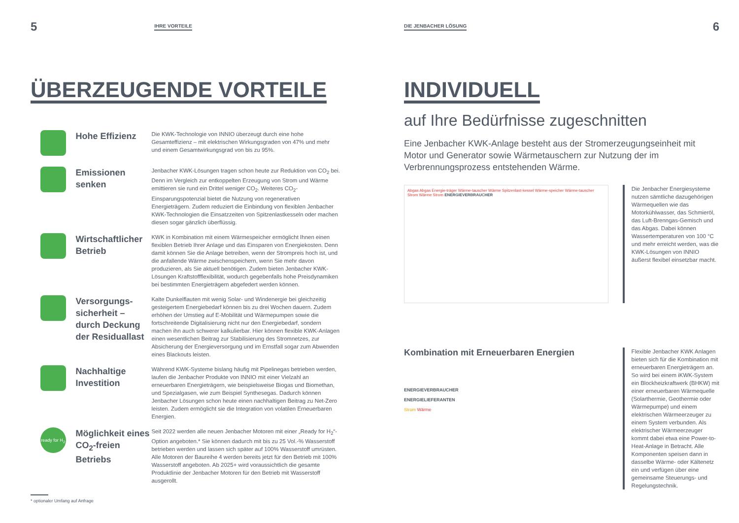5 IHRE VORTEILE
ÜBERZEUGENDE VORTEILE
Hohe Effizienz
Die KWK-Technologie von INNIO überzeugt durch eine hohe Gesamteffizienz – mit elektrischen Wirkungsgraden von 47% und mehr und einem Gesamtwirkungsgrad von bis zu 95%.
Emissionen senken
Jenbacher KWK-Lösungen tragen schon heute zur Reduktion von CO<sub>2</sub> bei. Denn im Vergleich zur entkoppelten Erzeugung von Strom und Wärme emittieren sie rund ein Drittel weniger CO<sub>2</sub>. Weiteres CO<sub>2</sub>-Einsparungspotenzial bietet die Nutzung von regenerativen Energieträgern. Zudem reduziert die Einbindung von flexiblen Jenbacher KWK-Technologien die Einsatzzeiten von Spitzenlastkesseln oder machen diesen sogar gänzlich überflüssig.
Wirtschaftlicher Betrieb
KWK in Kombination mit einem Wärmespeicher ermöglicht Ihnen einen flexiblen Betrieb Ihrer Anlage und das Einsparen von Energiekosten. Denn damit können Sie die Anlage betreiben, wenn der Strompreis hoch ist, und die anfallende Wärme zwischenspeichern, wenn Sie mehr davon produzieren, als Sie aktuell benötigen. Zudem bieten Jenbacher KWK-Lösungen Kraftstoffflexibilität, wodurch gegebenfalls hohe Preisdynamiken bei bestimmten Energieträgern abgefedert werden können.
Versorgungs-sicherheit – durch Deckung der Residuallast
Kalte Dunkelflauten mit wenig Solar- und Windenergie bei gleichzeitig gesteigertem Energiebedarf können bis zu drei Wochen dauern. Zudem erhöhen der Umstieg auf E-Mobilität und Wärmepumpen sowie die fortschreitende Digitalisierung nicht nur den Energiebedarf, sondern machen ihn auch schwerer kalkulierbar. Hier können flexible KWK-Anlagen einen wesentlichen Beitrag zur Stabilisierung des Stromnetzes, zur Absicherung der Energieversorgung und im Ernstfall sogar zum Abwenden eines Blackouts leisten.
Nachhaltige Investition
Während KWK-Systeme bislang häufig mit Pipelinegas betrieben werden, laufen die Jenbacher Produkte von INNIO mit einer Vielzahl an erneuerbaren Energieträgern, wie beispielsweise Biogas und Biomethan, und Spezialgasen, wie zum Beispiel Synthesegas. Dadurch können Jenbacher Lösungen schon heute einen nachhaltigen Beitrag zu Net-Zero leisten. Zudem ermöglicht sie die Integration von volatilen Erneuerbaren Energien.
ready for H<sub>2</sub>
Möglichkeit eines CO<sub>2</sub>-freien Betriebs
Seit 2022 werden alle neuen Jenbacher Motoren mit einer „Ready for H<sub>2</sub>“-Option angeboten.* Sie können dadurch mit bis zu 25 Vol.-% Wasserstoff betrieben werden und lassen sich später auf 100% Wasserstoff umrüsten. Alle Motoren der Baureihe 4 werden bereits jetzt für den Betrieb mit 100% Wasserstoff angeboten. Ab 2025+ wird voraussichtlich die gesamte Produktlinie der Jenbacher Motoren für den Betrieb mit Wasserstoff ausgerollt.
* optionaler Umfang auf Anfrage
DIE JENBACHER LÖSUNG 6
INDIVIDUELL
auf Ihre Bedürfnisse zugeschnitten
Eine Jenbacher KWK-Anlage besteht aus der Stromerzeugungseinheit mit Motor und Generator sowie Wärmetauschern zur Nutzung der im Verbrennungsprozess entstehenden Wärme.
Abgas Abgas Energie-träger Wärme-tauscher Wärme Spitzenlast-kessel Wärme-speicher Wärme-tauscher Strom Wärme Strom ENERGIEVERBRAUCHER
Die Jenbacher Energiesysteme nutzen sämtliche dazugehörigen Wärmequellen wie das Motorkühlwasser, das Schmieröl, das Luft-Brenngas-Gemisch und das Abgas. Dabei können Wassertemperaturen von 100 °C und mehr erreicht werden, was die KWK-Lösungen von INNIO äußerst flexibel einsetzbar macht.
Kombination mit Erneuerbaren Energien
ENERGIEVERBRAUCHER
ENERGIELIEFERANTEN
Strom Wärme
Flexible Jenbacher KWK Anlagen bieten sich für die Kombination mit erneuerbaren Energieträgern an. So wird bei einem iKWK-System ein Blockheizkraftwerk (BHKW) mit einer erneuerbaren Wärmequelle (Solarthermie, Geothermie oder Wärmepumpe) und einem elektrischen Wärmeerzeuger zu einem System verbunden. Als elektrischer Wärmeerzeuger kommt dabei etwa eine Power-to-Heat-Anlage in Betracht. Alle Komponenten speisen dann in dasselbe Wärme- oder Kältenetz ein und verfügen über eine gemeinsame Steuerungs- und Regelungstechnik.